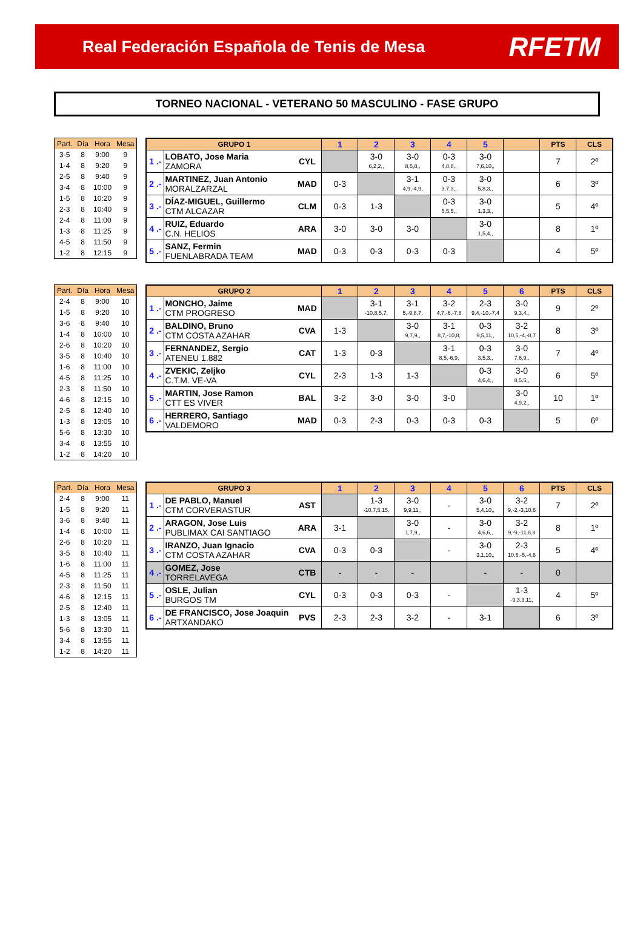Real Federación Española de Tenis de Mesa RFETM
TORNEO NACIONAL - VETERANO 50 MASCULINO - FASE GRUPO
| Part. | Día | Hora | Mesa |
| --- | --- | --- | --- |
| 3-5 | 8 | 9:00 | 9 |
| 1-4 | 8 | 9:20 | 9 |
| 2-5 | 8 | 9:40 | 9 |
| 3-4 | 8 | 10:00 | 9 |
| 1-5 | 8 | 10:20 | 9 |
| 2-3 | 8 | 10:40 | 9 |
| 2-4 | 8 | 11:00 | 9 |
| 1-3 | 8 | 11:25 | 9 |
| 4-5 | 8 | 11:50 | 9 |
| 1-2 | 8 | 12:15 | 9 |
| GRUPO 1 | | | 1 | 2 | 3 | 4 | 5 | | PTS | CLS |
| --- | --- | --- | --- | --- | --- | --- | --- | --- | --- | --- |
| 1 .- | LOBATO, Jose Maria ZAMORA | CYL | | 3-0 6,2,2,, | 3-0 8,5,8,, | 0-3 4,8,8,, | 3-0 7,6,10,, | | 7 | 2º |
| 2 .- | MARTINEZ, Juan Antonio MORALZARZAL | MAD | 0-3 | | 3-1 4,9,-4,9, | 0-3 3,7,3,, | 3-0 5,8,3,, | | 6 | 3º |
| 3 .- | DÍAZ-MIGUEL, Guillermo CTM ALCAZAR | CLM | 0-3 | 1-3 | | 0-3 5,5,5,, | 3-0 1,3,3,, | | 5 | 4º |
| 4 .- | RUIZ, Eduardo C.N. HELIOS | ARA | 3-0 | 3-0 | 3-0 | | 3-0 1,5,4,, | | 8 | 1º |
| 5 .- | SANZ, Fermin FUENLABRADA TEAM | MAD | 0-3 | 0-3 | 0-3 | 0-3 | | | 4 | 5º |
| Part. | Día | Hora | Mesa |
| --- | --- | --- | --- |
| 2-4 | 8 | 9:00 | 10 |
| 1-5 | 8 | 9:20 | 10 |
| 3-6 | 8 | 9:40 | 10 |
| 1-4 | 8 | 10:00 | 10 |
| 2-6 | 8 | 10:20 | 10 |
| 3-5 | 8 | 10:40 | 10 |
| 1-6 | 8 | 11:00 | 10 |
| 4-5 | 8 | 11:25 | 10 |
| 2-3 | 8 | 11:50 | 10 |
| 4-6 | 8 | 12:15 | 10 |
| 2-5 | 8 | 12:40 | 10 |
| 1-3 | 8 | 13:05 | 10 |
| 5-6 | 8 | 13:30 | 10 |
| 3-4 | 8 | 13:55 | 10 |
| 1-2 | 8 | 14:20 | 10 |
| GRUPO 2 | | | 1 | 2 | 3 | 4 | 5 | 6 | PTS | CLS |
| --- | --- | --- | --- | --- | --- | --- | --- | --- | --- | --- |
| 1 .- | MONCHO, Jaime CTM PROGRESO | MAD | | 3-1 -10,8,5,7, | 3-1 5,-9,8,7, | 3-2 4,7,-6,-7,8 | 2-3 9,4,-10,-7,4 | 3-0 9,3,4,, | 9 | 2º |
| 2 .- | BALDINO, Bruno CTM COSTA AZAHAR | CVA | 1-3 | | 3-0 9,7,9,, | 3-1 8,7,-10,8, | 0-3 9,5,11,, | 3-2 10,5,-4,-8,7 | 8 | 3º |
| 3 .- | FERNANDEZ, Sergio ATENEU 1.882 | CAT | 1-3 | 0-3 | | 3-1 8,5,-6,9, | 0-3 3,5,3,, | 3-0 7,6,9,, | 7 | 4º |
| 4 .- | ZVEKIC, Zeljko C.T.M. VE-VA | CYL | 2-3 | 1-3 | 1-3 | | 0-3 4,6,4,, | 3-0 8,5,5,, | 6 | 5º |
| 5 .- | MARTIN, Jose Ramon CTT ES VIVER | BAL | 3-2 | 3-0 | 3-0 | 3-0 | | 3-0 4,9,2,, | 10 | 1º |
| 6 .- | HERRERO, Santiago VALDEMORO | MAD | 0-3 | 2-3 | 0-3 | 0-3 | 0-3 | | 5 | 6º |
| Part. | Día | Hora | Mesa |
| --- | --- | --- | --- |
| 2-4 | 8 | 9:00 | 11 |
| 1-5 | 8 | 9:20 | 11 |
| 3-6 | 8 | 9:40 | 11 |
| 1-4 | 8 | 10:00 | 11 |
| 2-6 | 8 | 10:20 | 11 |
| 3-5 | 8 | 10:40 | 11 |
| 1-6 | 8 | 11:00 | 11 |
| 4-5 | 8 | 11:25 | 11 |
| 2-3 | 8 | 11:50 | 11 |
| 4-6 | 8 | 12:15 | 11 |
| 2-5 | 8 | 12:40 | 11 |
| 1-3 | 8 | 13:05 | 11 |
| 5-6 | 8 | 13:30 | 11 |
| 3-4 | 8 | 13:55 | 11 |
| 1-2 | 8 | 14:20 | 11 |
| GRUPO 3 | | | 1 | 2 | 3 | 4 | 5 | 6 | PTS | CLS |
| --- | --- | --- | --- | --- | --- | --- | --- | --- | --- | --- |
| 1 .- | DE PABLO, Manuel CTM CORVERASTUR | AST | | 1-3 -10,7,5,15, | 3-0 9,9,11,, | - | 3-0 5,4,10,, | 3-2 9,-2,-3,10,6 | 7 | 2º |
| 2 .- | ARAGON, Jose Luis PUBLIMAX CAI SANTIAGO | ARA | 3-1 | | 3-0 1,7,9,, | - | 3-0 4,6,6,, | 3-2 9,-9,-11,8,8 | 8 | 1º |
| 3 .- | IRANZO, Juan Ignacio CTM COSTA AZAHAR | CVA | 0-3 | 0-3 | | - | 3-0 3,1,10,, | 2-3 10,6,-5,-4,8 | 5 | 4º |
| 4 .- | GOMEZ, Jose TORRELAVEGA | CTB | - | - | - | | - | - | 0 | |
| 5 .- | OSLE, Julian BURGOS TM | CYL | 0-3 | 0-3 | 0-3 | - | | 1-3 -9,3,3,11, | 4 | 5º |
| 6 .- | DE FRANCISCO, Jose Joaquin ARTXANDAKO | PVS | 2-3 | 2-3 | 3-2 | - | 3-1 | | 6 | 3º |